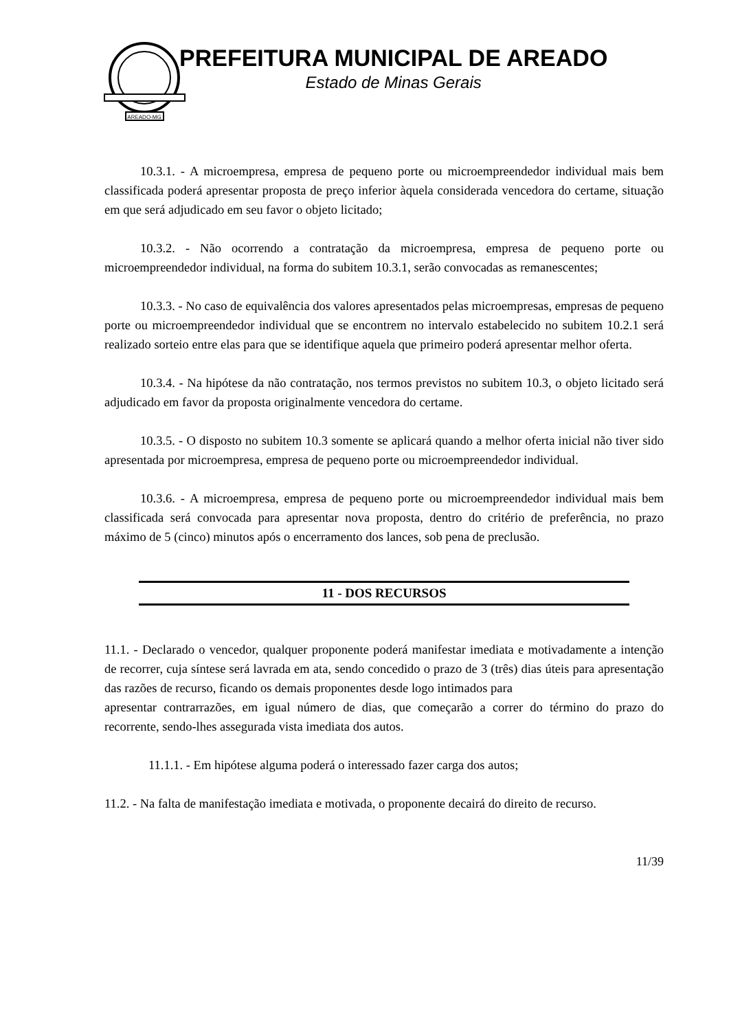AREADO-MG
PREFEITURA MUNICIPAL DE AREADO
Estado de Minas Gerais
10.3.1. - A microempresa, empresa de pequeno porte ou microempreendedor individual mais bem classificada poderá apresentar proposta de preço inferior àquela considerada vencedora do certame, situação em que será adjudicado em seu favor o objeto licitado;
10.3.2. - Não ocorrendo a contratação da microempresa, empresa de pequeno porte ou microempreendedor individual, na forma do subitem 10.3.1, serão convocadas as remanescentes;
10.3.3. - No caso de equivalência dos valores apresentados pelas microempresas, empresas de pequeno porte ou microempreendedor individual que se encontrem no intervalo estabelecido no subitem 10.2.1 será realizado sorteio entre elas para que se identifique aquela que primeiro poderá apresentar melhor oferta.
10.3.4. - Na hipótese da não contratação, nos termos previstos no subitem 10.3, o objeto licitado será adjudicado em favor da proposta originalmente vencedora do certame.
10.3.5. - O disposto no subitem 10.3 somente se aplicará quando a melhor oferta inicial não tiver sido apresentada por microempresa, empresa de pequeno porte ou microempreendedor individual.
10.3.6. - A microempresa, empresa de pequeno porte ou microempreendedor individual mais bem classificada será convocada para apresentar nova proposta, dentro do critério de preferência, no prazo máximo de 5 (cinco) minutos após o encerramento dos lances, sob pena de preclusão.
11 - DOS RECURSOS
11.1. - Declarado o vencedor, qualquer proponente poderá manifestar imediata e motivadamente a intenção de recorrer, cuja síntese será lavrada em ata, sendo concedido o prazo de 3 (três) dias úteis para apresentação das razões de recurso, ficando os demais proponentes desde logo intimados para
apresentar contrarrazões, em igual número de dias, que começarão a correr do término do prazo do recorrente, sendo-lhes assegurada vista imediata dos autos.
11.1.1. - Em hipótese alguma poderá o interessado fazer carga dos autos;
11.2. - Na falta de manifestação imediata e motivada, o proponente decairá do direito de recurso.
11/39